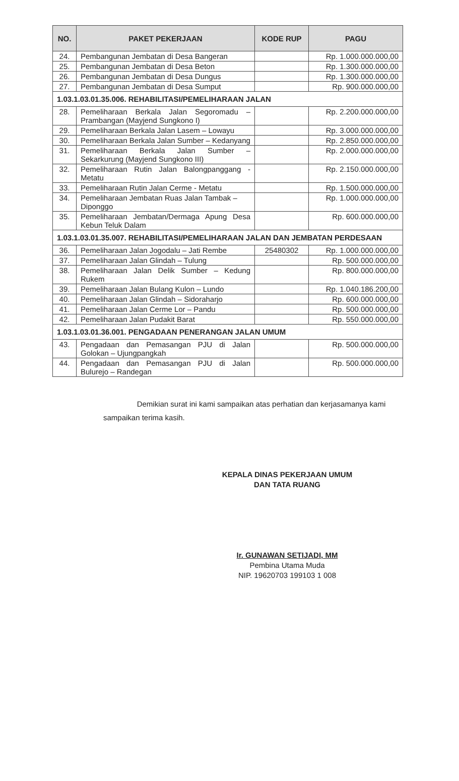| NO. | PAKET PEKERJAAN | KODE RUP | PAGU |
| --- | --- | --- | --- |
| 24. | Pembangunan Jembatan di Desa Bangeran | | Rp. 1.000.000.000,00 |
| 25. | Pembangunan Jembatan di Desa Beton | | Rp. 1.300.000.000,00 |
| 26. | Pembangunan Jembatan di Desa Dungus | | Rp. 1.300.000.000,00 |
| 27. | Pembangunan Jembatan di Desa Sumput | | Rp. 900.000.000,00 |
| 1.03.1.03.01.35.006. REHABILITASI/PEMELIHARAAN JALAN | | | |
| 28. | Pemeliharaan Berkala Jalan Segoromadu – Prambangan (Mayjend Sungkono I) | | Rp. 2.200.000.000,00 |
| 29. | Pemeliharaan Berkala Jalan Lasem – Lowayu | | Rp. 3.000.000.000,00 |
| 30. | Pemeliharaan Berkala Jalan Sumber – Kedanyang | | Rp. 2.850.000.000,00 |
| 31. | Pemeliharaan Berkala Jalan Sumber – Sekarkurung (Mayjend Sungkono III) | | Rp. 2.000.000.000,00 |
| 32. | Pemeliharaan Rutin Jalan Balongpanggang - Metatu | | Rp. 2.150.000.000,00 |
| 33. | Pemeliharaan Rutin Jalan Cerme - Metatu | | Rp. 1.500.000.000,00 |
| 34. | Pemeliharaan Jembatan Ruas Jalan Tambak – Diponggo | | Rp. 1.000.000.000,00 |
| 35. | Pemeliharaan Jembatan/Dermaga Apung Desa Kebun Teluk Dalam | | Rp. 600.000.000,00 |
| 1.03.1.03.01.35.007. REHABILITASI/PEMELIHARAAN JALAN DAN JEMBATAN PERDESAAN | | | |
| 36. | Pemeliharaan Jalan Jogodalu – Jati Rembe | 25480302 | Rp. 1.000.000.000,00 |
| 37. | Pemeliharaan Jalan Glindah – Tulung | | Rp. 500.000.000,00 |
| 38. | Pemeliharaan Jalan Delik Sumber – Kedung Rukem | | Rp. 800.000.000,00 |
| 39. | Pemeliharaan Jalan Bulang Kulon – Lundo | | Rp. 1.040.186.200,00 |
| 40. | Pemeliharaan Jalan Glindah – Sidoraharjo | | Rp. 600.000.000,00 |
| 41. | Pemeliharaan Jalan Cerme Lor – Pandu | | Rp. 500.000.000,00 |
| 42. | Pemeliharaan Jalan Pudakit Barat | | Rp. 550.000.000,00 |
| 1.03.1.03.01.36.001. PENGADAAN PENERANGAN JALAN UMUM | | | |
| 43. | Pengadaan dan Pemasangan PJU di Jalan Golokan – Ujungpangkah | | Rp. 500.000.000,00 |
| 44. | Pengadaan dan Pemasangan PJU di Jalan Bulurejo – Randegan | | Rp. 500.000.000,00 |
Demikian surat ini kami sampaikan atas perhatian dan kerjasamanya kami sampaikan terima kasih.
KEPALA DINAS PEKERJAAN UMUM
DAN TATA RUANG
Ir. GUNAWAN SETIJADI, MM
Pembina Utama Muda
NIP. 19620703 199103 1 008